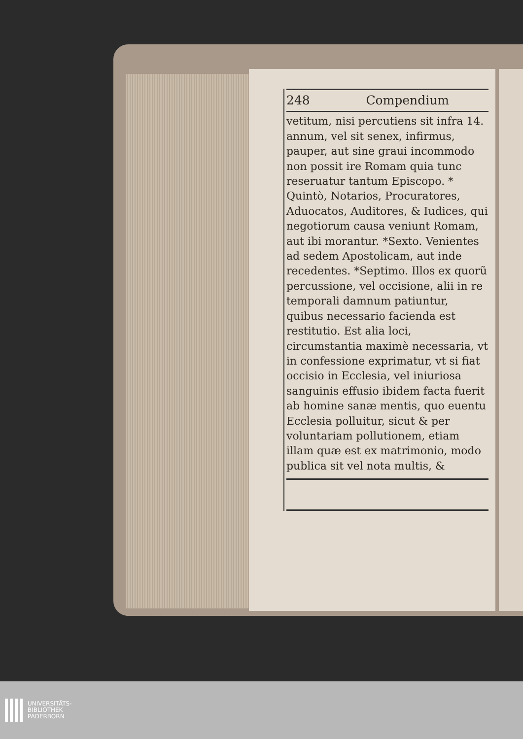248 Compendium
vetitum, nisi percutiens sit infra 14. annum, vel sit senex, infirmus, pauper, aut sine graui incommodo non possit ire Romam quia tunc reseruatur tantum Episcopo. * Quintò, Notarios, Procuratores, Aduocatos, Auditores, & Iudices, qui negotiorum causa veniunt Romam, aut ibi morantur. *Sexto. Venientes ad sedem Apostolicam, aut inde recedentes. *Septimo. Illos ex quorũ percussione, vel occisione, alii in re temporali damnum patiuntur, quibus necessario facienda est restitutio. Est alia loci, circumstantia maximè necessaria, vt in confessione exprimatur, vt si fiat occisio in Ecclesia, vel iniuriosa sanguinis effusio ibidem facta fuerit ab homine sanæ mentis, quo euentu Ecclesia polluitur, sicut & per voluntariam pollutionem, etiam illam quæ est ex matrimonio, modo publica sit vel nota multis, &
UNIVERSITÄTS-
BIBLIOTHEK
PADERBORN